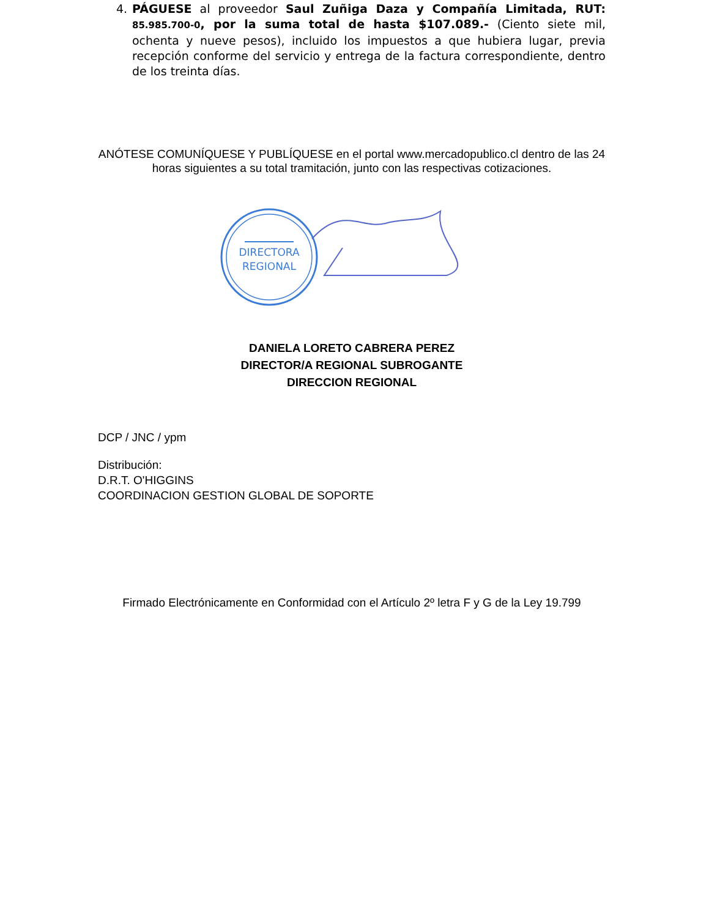4. PÁGUESE al proveedor Saul Zuñiga Daza y Compañía Limitada, RUT: 85.985.700-0, por la suma total de hasta $107.089.- (Ciento siete mil, ochenta y nueve pesos), incluido los impuestos a que hubiera lugar, previa recepción conforme del servicio y entrega de la factura correspondiente, dentro de los treinta días.
ANÓTESE COMUNÍQUESE Y PUBLÍQUESE en el portal www.mercadopublico.cl dentro de las 24 horas siguientes a su total tramitación, junto con las respectivas cotizaciones.
DIRECTORA
REGIONAL
DANIELA LORETO CABRERA PEREZ
DIRECTOR/A REGIONAL SUBROGANTE
DIRECCION REGIONAL
DCP / JNC / ypm
Distribución:
D.R.T. O'HIGGINS
COORDINACION GESTION GLOBAL DE SOPORTE
Firmado Electrónicamente en Conformidad con el Artículo 2º letra F y G de la Ley 19.799